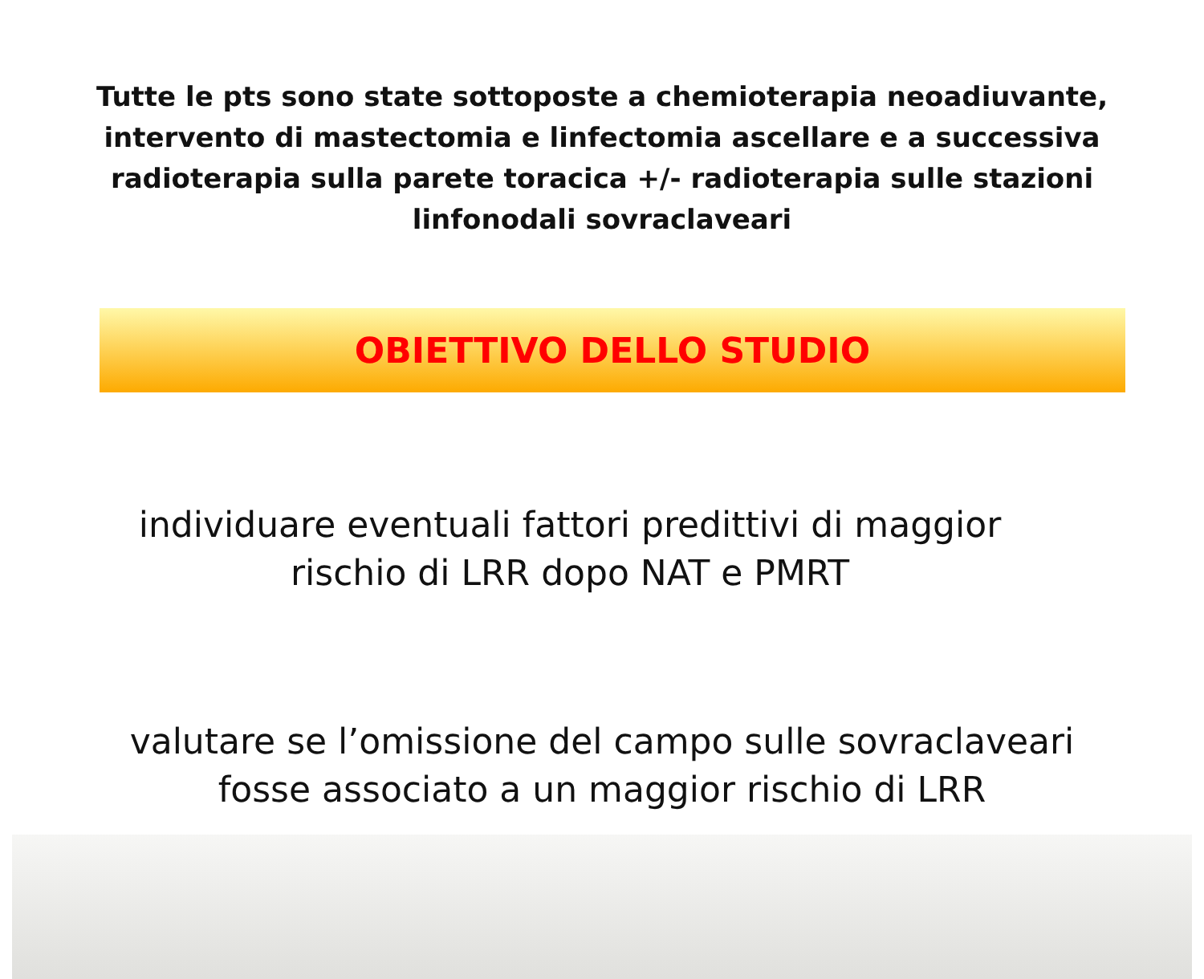Tutte le pts sono state sottoposte a chemioterapia neoadiuvante, intervento di mastectomia e linfectomia ascellare e a successiva radioterapia sulla parete toracica +/- radioterapia sulle stazioni linfonodali sovraclaveari
OBIETTIVO DELLO STUDIO
individuare eventuali fattori predittivi di maggior
rischio di LRR dopo NAT e PMRT
valutare se l’omissione del campo sulle sovraclaveari
fosse associato a un maggior rischio di LRR